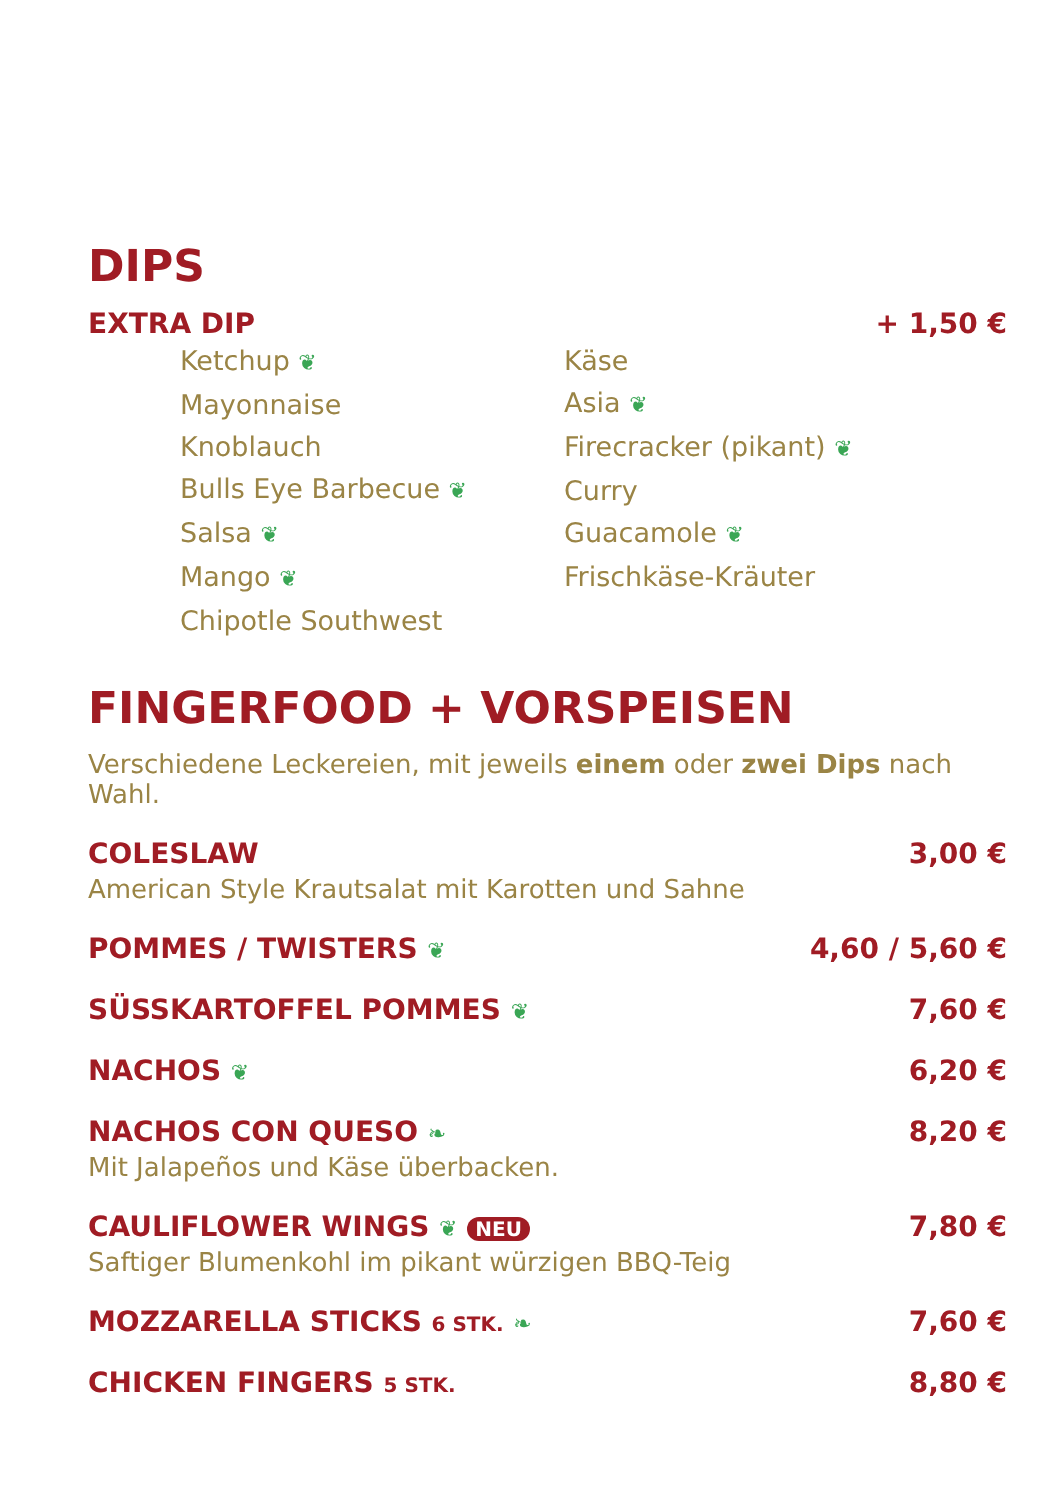DIPS
EXTRA DIP + 1,50 €
Ketchup ❦
Mayonnaise
Knoblauch
Bulls Eye Barbecue ❦
Salsa ❦
Mango ❦
Chipotle Southwest
Käse
Asia ❦
Firecracker (pikant) ❦
Curry
Guacamole ❦
Frischkäse-Kräuter
FINGERFOOD + VORSPEISEN
Verschiedene Leckereien, mit jeweils einem oder zwei Dips nach Wahl.
COLESLAW 3,00 €
American Style Krautsalat mit Karotten und Sahne
POMMES / TWISTERS ❦ 4,60 / 5,60 €
SÜSSKARTOFFEL POMMES ❦ 7,60 €
NACHOS ❦ 6,20 €
NACHOS CON QUESO ❧ 8,20 €
Mit Jalapeños und Käse überbacken.
CAULIFLOWER WINGS ❦ NEU 7,80 €
Saftiger Blumenkohl im pikant würzigen BBQ-Teig
MOZZARELLA STICKS 6 STK. ❧ 7,60 €
CHICKEN FINGERS 5 STK. 8,80 €